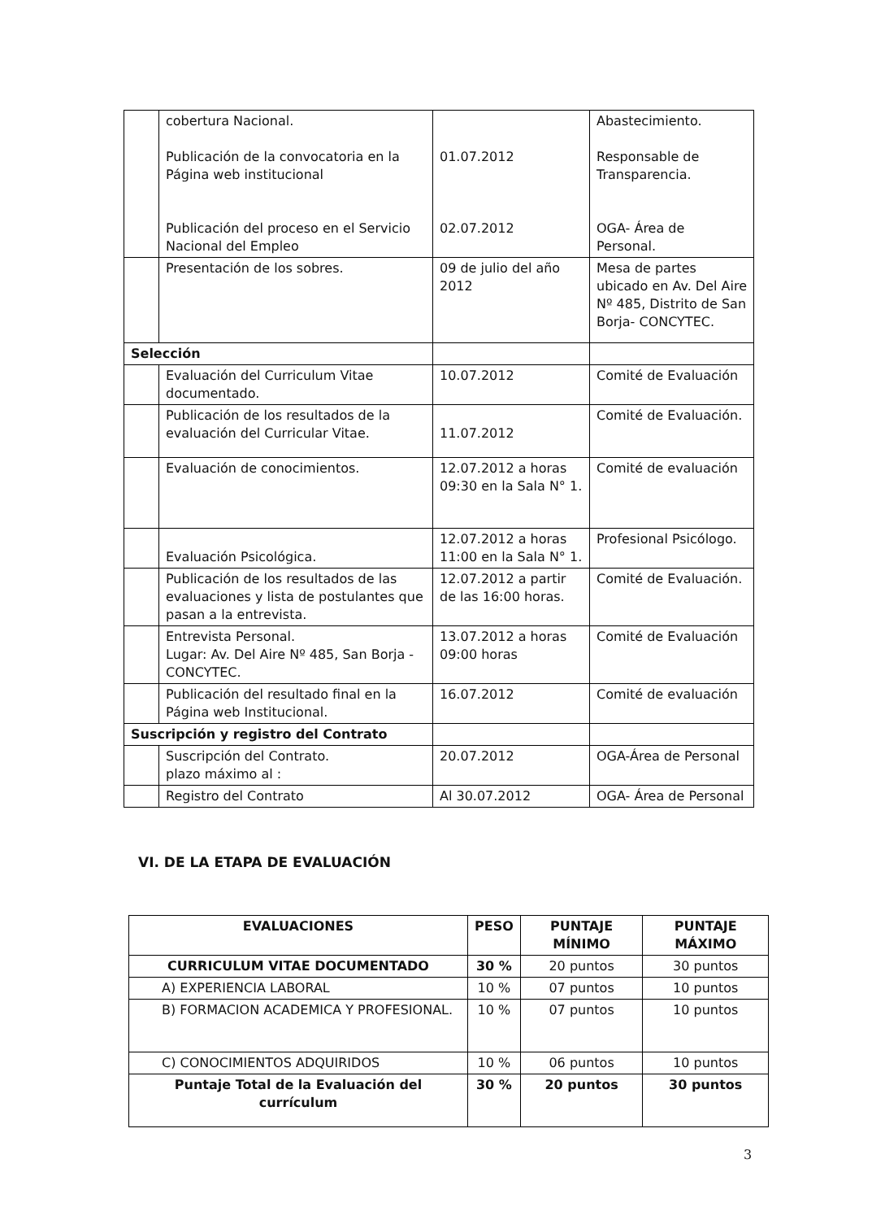| | cobertura Nacional. Publicación de la convocatoria en la Página web institucional Publicación del proceso en el Servicio Nacional del Empleo | 01.07.2012 02.07.2012 | Abastecimiento. Responsable de Transparencia. OGA- Área de Personal. |
| | Presentación de los sobres. | 09 de julio del año 2012 | Mesa de partes ubicado en Av. Del Aire Nº 485, Distrito de San Borja- CONCYTEC. |
| Selección | | | |
| | Evaluación del Curriculum Vitae documentado. | 10.07.2012 | Comité de Evaluación |
| | Publicación de los resultados de la evaluación del Curricular Vitae. | 11.07.2012 | Comité de Evaluación. |
| | Evaluación de conocimientos. | 12.07.2012 a horas 09:30 en la Sala N° 1. | Comité de evaluación |
| | Evaluación Psicológica. | 12.07.2012 a horas 11:00 en la Sala N° 1. | Profesional Psicólogo. |
| | Publicación de los resultados de las evaluaciones y lista de postulantes que pasan a la entrevista. | 12.07.2012 a partir de las 16:00 horas. | Comité de Evaluación. |
| | Entrevista Personal. Lugar: Av. Del Aire Nº 485, San Borja - CONCYTEC. | 13.07.2012 a horas 09:00 horas | Comité de Evaluación |
| | Publicación del resultado final en la Página web Institucional. | 16.07.2012 | Comité de evaluación |
| Suscripción y registro del Contrato | | | |
| | Suscripción del Contrato. plazo máximo al : | 20.07.2012 | OGA-Área de Personal |
| | Registro del Contrato | Al 30.07.2012 | OGA- Área de Personal |
VI. DE LA ETAPA DE EVALUACIÓN
| EVALUACIONES | PESO | PUNTAJE MÍNIMO | PUNTAJE MÁXIMO |
| --- | --- | --- | --- |
| CURRICULUM VITAE DOCUMENTADO | 30 % | 20 puntos | 30 puntos |
| A) EXPERIENCIA LABORAL | 10 % | 07 puntos | 10 puntos |
| B) FORMACION ACADEMICA Y PROFESIONAL. | 10 % | 07 puntos | 10 puntos |
| C) CONOCIMIENTOS ADQUIRIDOS | 10 % | 06 puntos | 10 puntos |
| Puntaje Total de la Evaluación del currículum | 30 % | 20 puntos | 30 puntos |
3